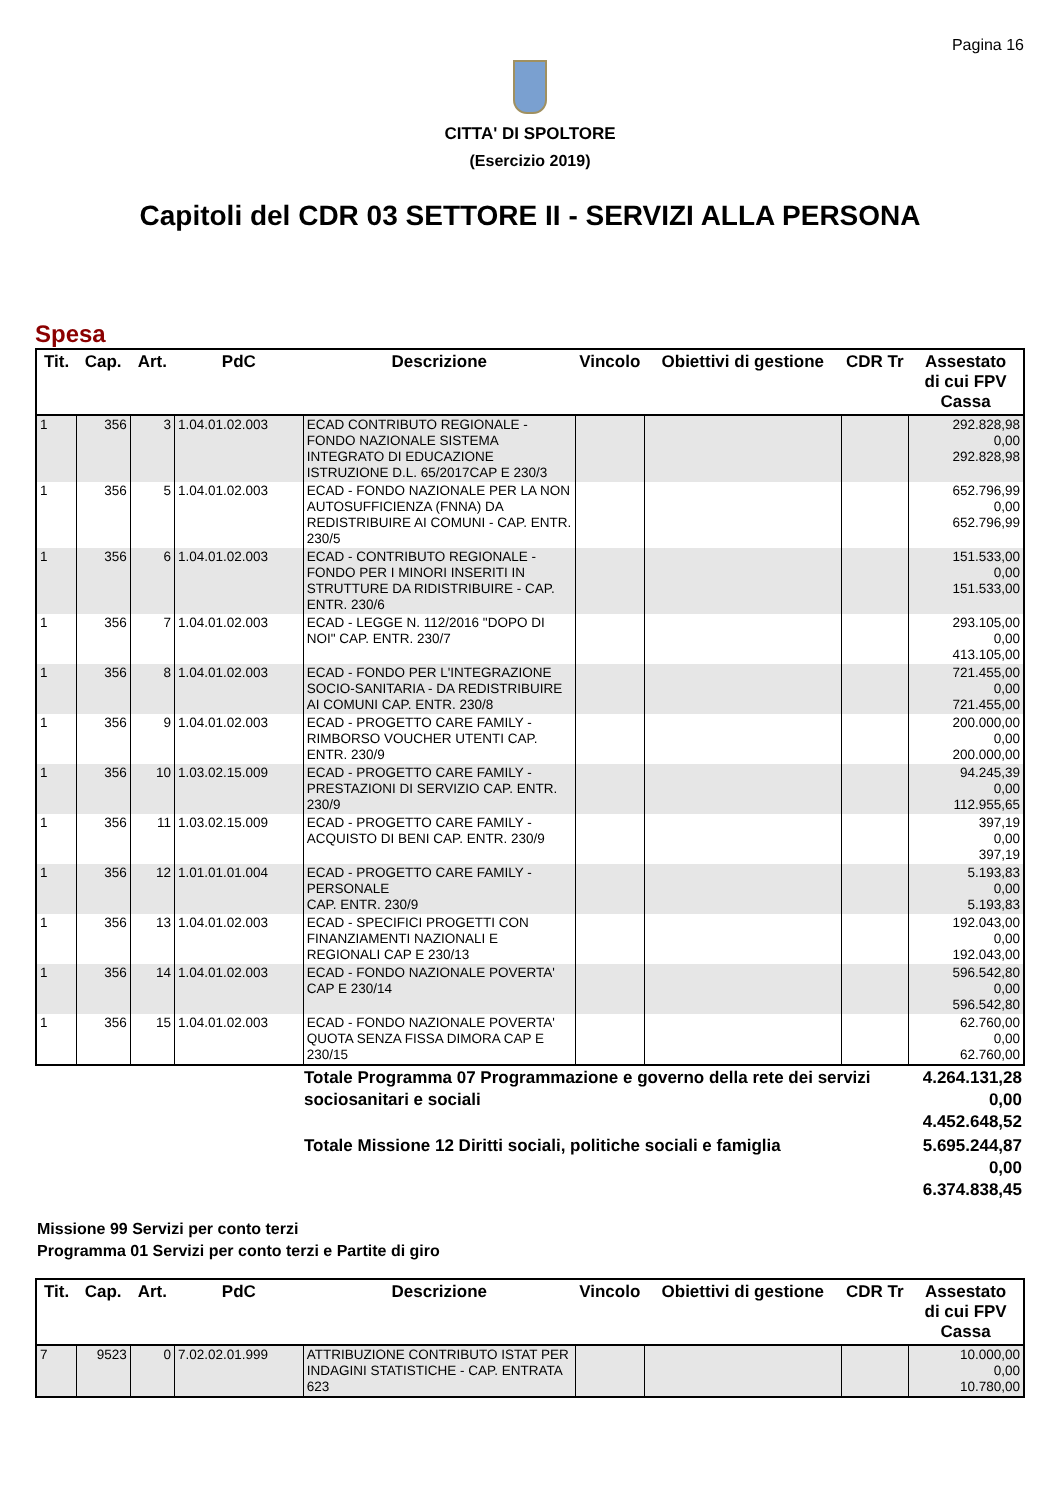Pagina 16
CITTA' DI SPOLTORE
(Esercizio 2019)
Capitoli del CDR 03 SETTORE II - SERVIZI ALLA PERSONA
Spesa
| Tit. | Cap. | Art. | PdC | Descrizione | Vincolo | Obiettivi di gestione | CDR Tr | Assestato di cui FPV Cassa |
| --- | --- | --- | --- | --- | --- | --- | --- | --- |
| 1 | 356 | 3 | 1.04.01.02.003 | ECAD CONTRIBUTO REGIONALE - FONDO NAZIONALE SISTEMA INTEGRATO DI EDUCAZIONE ISTRUZIONE D.L. 65/2017CAP E 230/3 | | | | 292.828,98 0,00 292.828,98 |
| 1 | 356 | 5 | 1.04.01.02.003 | ECAD - FONDO NAZIONALE PER LA NON AUTOSUFFICIENZA (FNNA) DA REDISTRIBUIRE AI COMUNI - CAP. ENTR. 230/5 | | | | 652.796,99 0,00 652.796,99 |
| 1 | 356 | 6 | 1.04.01.02.003 | ECAD - CONTRIBUTO REGIONALE - FONDO PER I MINORI INSERITI IN STRUTTURE DA RIDISTRIBUIRE - CAP. ENTR. 230/6 | | | | 151.533,00 0,00 151.533,00 |
| 1 | 356 | 7 | 1.04.01.02.003 | ECAD - LEGGE N. 112/2016 "DOPO DI NOI" CAP. ENTR. 230/7 | | | | 293.105,00 0,00 413.105,00 |
| 1 | 356 | 8 | 1.04.01.02.003 | ECAD - FONDO PER L'INTEGRAZIONE SOCIO-SANITARIA - DA REDISTRIBUIRE AI COMUNI CAP. ENTR. 230/8 | | | | 721.455,00 0,00 721.455,00 |
| 1 | 356 | 9 | 1.04.01.02.003 | ECAD - PROGETTO CARE FAMILY - RIMBORSO VOUCHER UTENTI CAP. ENTR. 230/9 | | | | 200.000,00 0,00 200.000,00 |
| 1 | 356 | 10 | 1.03.02.15.009 | ECAD - PROGETTO CARE FAMILY - PRESTAZIONI DI SERVIZIO CAP. ENTR. 230/9 | | | | 94.245,39 0,00 112.955,65 |
| 1 | 356 | 11 | 1.03.02.15.009 | ECAD - PROGETTO CARE FAMILY - ACQUISTO DI BENI CAP. ENTR. 230/9 | | | | 397,19 0,00 397,19 |
| 1 | 356 | 12 | 1.01.01.01.004 | ECAD - PROGETTO CARE FAMILY - PERSONALE CAP. ENTR. 230/9 | | | | 5.193,83 0,00 5.193,83 |
| 1 | 356 | 13 | 1.04.01.02.003 | ECAD - SPECIFICI PROGETTI CON FINANZIAMENTI NAZIONALI E REGIONALI CAP E 230/13 | | | | 192.043,00 0,00 192.043,00 |
| 1 | 356 | 14 | 1.04.01.02.003 | ECAD - FONDO NAZIONALE POVERTA' CAP E 230/14 | | | | 596.542,80 0,00 596.542,80 |
| 1 | 356 | 15 | 1.04.01.02.003 | ECAD - FONDO NAZIONALE POVERTA' QUOTA SENZA FISSA DIMORA CAP E 230/15 | | | | 62.760,00 0,00 62.760,00 |
| | Totale Programma 07 Programmazione e governo della rete dei servizi sociosanitari e sociali | 4.264.131,28 0,00 4.452.648,52 |
| | Totale Missione 12 Diritti sociali, politiche sociali e famiglia | 5.695.244,87 0,00 6.374.838,45 |
Missione 99 Servizi per conto terzi
Programma 01 Servizi per conto terzi e Partite di giro
| Tit. | Cap. | Art. | PdC | Descrizione | Vincolo | Obiettivi di gestione | CDR Tr | Assestato di cui FPV Cassa |
| --- | --- | --- | --- | --- | --- | --- | --- | --- |
| 7 | 9523 | 0 | 7.02.02.01.999 | ATTRIBUZIONE CONTRIBUTO ISTAT PER INDAGINI STATISTICHE - CAP. ENTRATA 623 | | | | 10.000,00 0,00 10.780,00 |